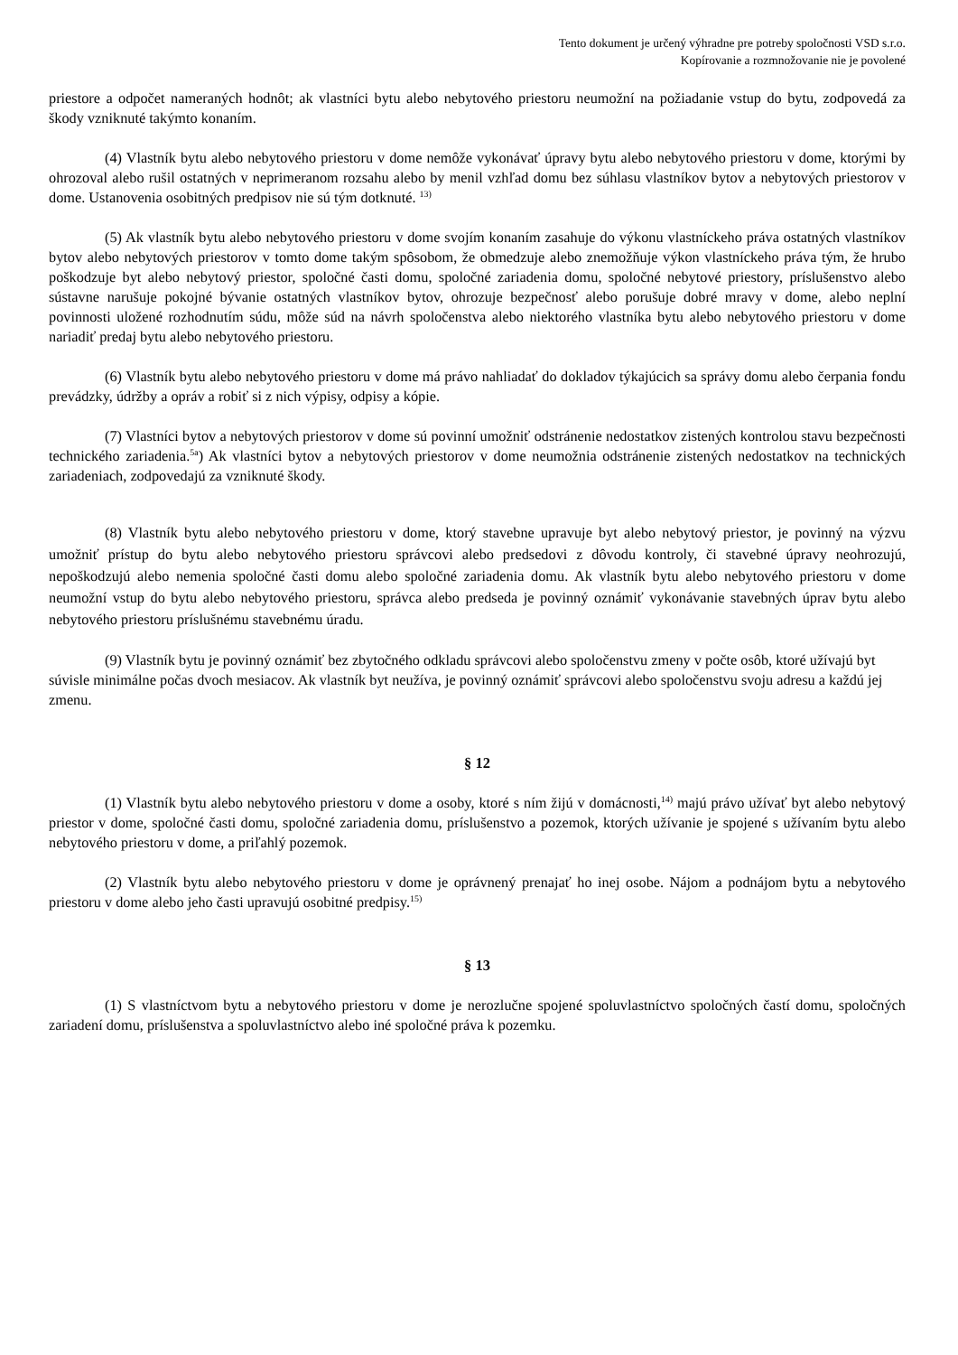Tento dokument je určený výhradne pre potreby spoločnosti VSD s.r.o.
Kopírovanie a rozmnožovanie nie je povolené
priestore a odpočet nameraných hodnôt; ak vlastníci bytu alebo nebytového priestoru neumožní na požiadanie vstup do bytu, zodpovedá za škody vzniknuté takýmto konaním.
(4) Vlastník bytu alebo nebytového priestoru v dome nemôže vykonávať úpravy bytu alebo nebytového priestoru v dome, ktorými by ohrozoval alebo rušil ostatných v neprimeranom rozsahu alebo by menil vzhľad domu bez súhlasu vlastníkov bytov a nebytových priestorov v dome. Ustanovenia osobitných predpisov nie sú tým dotknuté. <sup>13)</sup>
(5) Ak vlastník bytu alebo nebytového priestoru v dome svojím konaním zasahuje do výkonu vlastníckeho práva ostatných vlastníkov bytov alebo nebytových priestorov v tomto dome takým spôsobom, že obmedzuje alebo znemožňuje výkon vlastníckeho práva tým, že hrubo poškodzuje byt alebo nebytový priestor, spoločné časti domu, spoločné zariadenia domu, spoločné nebytové priestory, príslušenstvo alebo sústavne narušuje pokojné bývanie ostatných vlastníkov bytov, ohrozuje bezpečnosť alebo porušuje dobré mravy v dome, alebo neplní povinnosti uložené rozhodnutím súdu, môže súd na návrh spoločenstva alebo niektorého vlastníka bytu alebo nebytového priestoru v dome nariadiť predaj bytu alebo nebytového priestoru.
(6) Vlastník bytu alebo nebytového priestoru v dome má právo nahliadať do dokladov týkajúcich sa správy domu alebo čerpania fondu prevádzky, údržby a opráv a robiť si z nich výpisy, odpisy a kópie.
(7) Vlastníci bytov a nebytových priestorov v dome sú povinní umožniť odstránenie nedostatkov zistených kontrolou stavu bezpečnosti technického zariadenia.<sup>5a</sup>) Ak vlastníci bytov a nebytových priestorov v dome neumožnia odstránenie zistených nedostatkov na technických zariadeniach, zodpovedajú za vzniknuté škody.
(8) Vlastník bytu alebo nebytového priestoru v dome, ktorý stavebne upravuje byt alebo nebytový priestor, je povinný na výzvu umožniť prístup do bytu alebo nebytového priestoru správcovi alebo predsedovi z dôvodu kontroly, či stavebné úpravy neohrozujú, nepoškodzujú alebo nemenia spoločné časti domu alebo spoločné zariadenia domu. Ak vlastník bytu alebo nebytového priestoru v dome neumožní vstup do bytu alebo nebytového priestoru, správca alebo predseda je povinný oznámiť vykonávanie stavebných úprav bytu alebo nebytového priestoru príslušnému stavebnému úradu.
(9) Vlastník bytu je povinný oznámiť bez zbytočného odkladu správcovi alebo spoločenstvu zmeny v počte osôb, ktoré užívajú byt súvisle minimálne počas dvoch mesiacov. Ak vlastník byt neužíva, je povinný oznámiť správcovi alebo spoločenstvu svoju adresu a každú jej zmenu.
§ 12
(1) Vlastník bytu alebo nebytového priestoru v dome a osoby, ktoré s ním žijú v domácnosti,<sup>14)</sup> majú právo užívať byt alebo nebytový priestor v dome, spoločné časti domu, spoločné zariadenia domu, príslušenstvo a pozemok, ktorých užívanie je spojené s užívaním bytu alebo nebytového priestoru v dome, a priľahlý pozemok.
(2) Vlastník bytu alebo nebytového priestoru v dome je oprávnený prenajať ho inej osobe. Nájom a podnájom bytu a nebytového priestoru v dome alebo jeho časti upravujú osobitné predpisy.<sup>15)</sup>
§ 13
(1) S vlastníctvom bytu a nebytového priestoru v dome je nerozlučne spojené spoluvlastníctvo spoločných častí domu, spoločných zariadení domu, príslušenstva a spoluvlastníctvo alebo iné spoločné práva k pozemku.